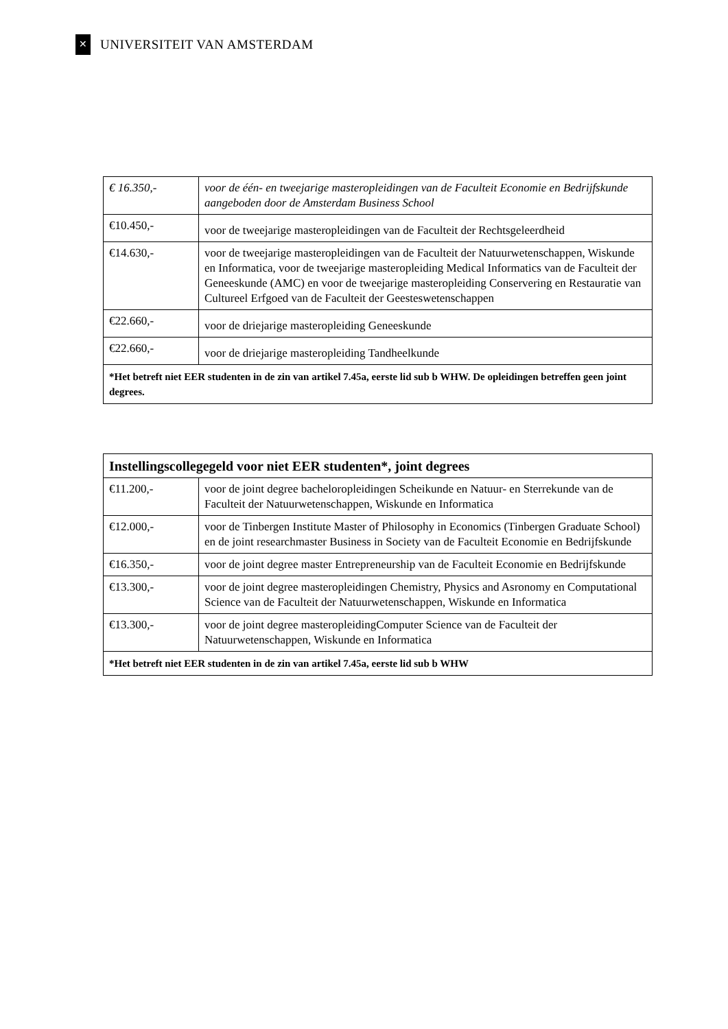✕
UNIVERSITEIT VAN AMSTERDAM
| € 16.350,- | voor de één- en tweejarige masteropleidingen van de Faculteit Economie en Bedrijfskunde aangeboden door de Amsterdam Business School |
| €10.450,- | voor de tweejarige masteropleidingen van de Faculteit der Rechtsgeleerdheid |
| €14.630,- | voor de tweejarige masteropleidingen van de Faculteit der Natuurwetenschappen, Wiskunde en Informatica, voor de tweejarige masteropleiding Medical Informatics van de Faculteit der Geneeskunde (AMC) en voor de tweejarige masteropleiding Conservering en Restauratie van Cultureel Erfgoed van de Faculteit der Geesteswetenschappen |
| €22.660,- | voor de driejarige masteropleiding Geneeskunde |
| €22.660,- | voor de driejarige masteropleiding Tandheelkunde |
| *Het betreft niet EER studenten in de zin van artikel 7.45a, eerste lid sub b WHW. De opleidingen betreffen geen joint degrees. | |
| Instellingscollegegeld voor niet EER studenten*, joint degrees | |
| --- | --- |
| €11.200,- | voor de joint degree bacheloropleidingen Scheikunde en Natuur- en Sterrekunde van de Faculteit der Natuurwetenschappen, Wiskunde en Informatica |
| €12.000,- | voor de Tinbergen Institute Master of Philosophy in Economics (Tinbergen Graduate School) en de joint researchmaster Business in Society van de Faculteit Economie en Bedrijfskunde |
| €16.350,- | voor de joint degree master Entrepreneurship van de Faculteit Economie en Bedrijfskunde |
| €13.300,- | voor de joint degree masteropleidingen Chemistry, Physics and Asronomy en Computational Science van de Faculteit der Natuurwetenschappen, Wiskunde en Informatica |
| €13.300,- | voor de joint degree masteropleidingComputer Science van de Faculteit der Natuurwetenschappen, Wiskunde en Informatica |
| *Het betreft niet EER studenten in de zin van artikel 7.45a, eerste lid sub b WHW | |